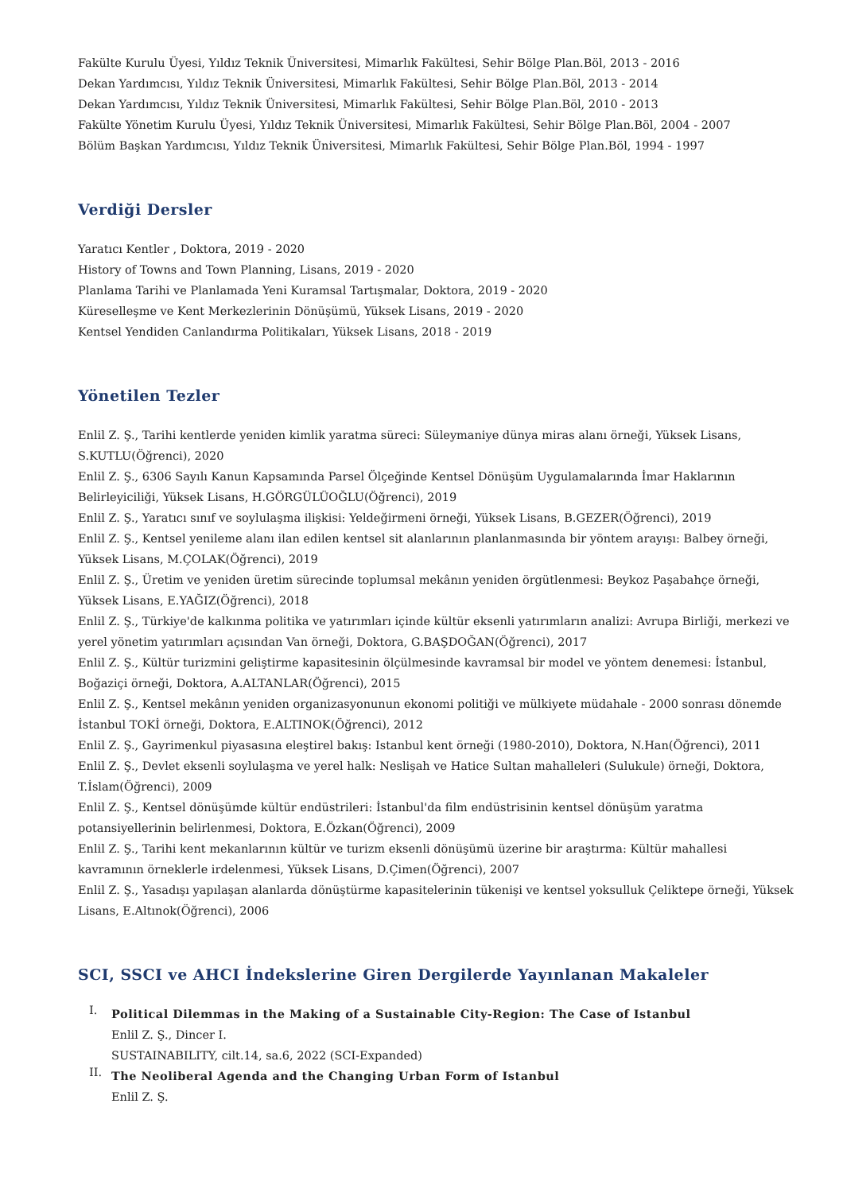Fakülte Kurulu Üyesi, Yıldız Teknik Üniversitesi, Mimarlık Fakültesi, Sehir Bölge Plan.Böl, 2013 - 2016
Dekan Yardımcısı, Yıldız Teknik Üniversitesi, Mimarlık Fakültesi, Sehir Bölge Plan.Böl, 2013 - 2014
Dekan Yardımcısı, Yıldız Teknik Üniversitesi, Mimarlık Fakültesi, Sehir Bölge Plan.Böl, 2010 - 2013
Fakülte Yönetim Kurulu Üyesi, Yıldız Teknik Üniversitesi, Mimarlık Fakültesi, Sehir Bölge Plan.Böl, 2004 - 2007
Bölüm Başkan Yardımcısı, Yıldız Teknik Üniversitesi, Mimarlık Fakültesi, Sehir Bölge Plan.Böl, 1994 - 1997
Verdiği Dersler
Yaratıcı Kentler , Doktora, 2019 - 2020
History of Towns and Town Planning, Lisans, 2019 - 2020
Planlama Tarihi ve Planlamada Yeni Kuramsal Tartışmalar, Doktora, 2019 - 2020
Küreselleşme ve Kent Merkezlerinin Dönüşümü, Yüksek Lisans, 2019 - 2020
Kentsel Yendiden Canlandırma Politikaları, Yüksek Lisans, 2018 - 2019
Yönetilen Tezler
Enlil Z. Ş., Tarihi kentlerde yeniden kimlik yaratma süreci: Süleymaniye dünya miras alanı örneği, Yüksek Lisans, S.KUTLU(Öğrenci), 2020
Enlil Z. Ş., 6306 Sayılı Kanun Kapsamında Parsel Ölçeğinde Kentsel Dönüşüm Uygulamalarında İmar Haklarının Belirleyiciliği, Yüksek Lisans, H.GÖRGÜLÜOĞLU(Öğrenci), 2019
Enlil Z. Ş., Yaratıcı sınıf ve soylulaşma ilişkisi: Yeldeğirmeni örneği, Yüksek Lisans, B.GEZER(Öğrenci), 2019
Enlil Z. Ş., Kentsel yenileme alanı ilan edilen kentsel sit alanlarının planlanmasında bir yöntem arayışı: Balbey örneği, Yüksek Lisans, M.ÇOLAK(Öğrenci), 2019
Enlil Z. Ş., Üretim ve yeniden üretim sürecinde toplumsal mekânın yeniden örgütlenmesi: Beykoz Paşabahçe örneği, Yüksek Lisans, E.YAĞIZ(Öğrenci), 2018
Enlil Z. Ş., Türkiye'de kalkınma politika ve yatırımları içinde kültür eksenli yatırımların analizi: Avrupa Birliği, merkezi ve yerel yönetim yatırımları açısından Van örneği, Doktora, G.BAŞDOĞAN(Öğrenci), 2017
Enlil Z. Ş., Kültür turizmini geliştirme kapasitesinin ölçülmesinde kavramsal bir model ve yöntem denemesi: İstanbul, Boğaziçi örneği, Doktora, A.ALTANLAR(Öğrenci), 2015
Enlil Z. Ş., Kentsel mekânın yeniden organizasyonunun ekonomi politiği ve mülkiyete müdahale - 2000 sonrası dönemde İstanbul TOKİ örneği, Doktora, E.ALTINOK(Öğrenci), 2012
Enlil Z. Ş., Gayrimenkul piyasasına eleştirel bakış: Istanbul kent örneği (1980-2010), Doktora, N.Han(Öğrenci), 2011
Enlil Z. Ş., Devlet eksenli soylulaşma ve yerel halk: Neslişah ve Hatice Sultan mahalleleri (Sulukule) örneği, Doktora, T.İslam(Öğrenci), 2009
Enlil Z. Ş., Kentsel dönüşümde kültür endüstrileri: İstanbul'da film endüstrisinin kentsel dönüşüm yaratma potansiyellerinin belirlenmesi, Doktora, E.Özkan(Öğrenci), 2009
Enlil Z. Ş., Tarihi kent mekanlarının kültür ve turizm eksenli dönüşümü üzerine bir araştırma: Kültür mahallesi kavramının örneklerle irdelenmesi, Yüksek Lisans, D.Çimen(Öğrenci), 2007
Enlil Z. Ş., Yasadışı yapılaşan alanlarda dönüştürme kapasitelerinin tükenişi ve kentsel yoksulluk Çeliktepe örneği, Yüksek Lisans, E.Altınok(Öğrenci), 2006
SCI, SSCI ve AHCI İndekslerine Giren Dergilerde Yayınlanan Makaleler
I.
Political Dilemmas in the Making of a Sustainable City-Region: The Case of Istanbul
Enlil Z. Ş., Dincer I.
SUSTAINABILITY, cilt.14, sa.6, 2022 (SCI-Expanded)
II.
The Neoliberal Agenda and the Changing Urban Form of Istanbul
Enlil Z. Ş.